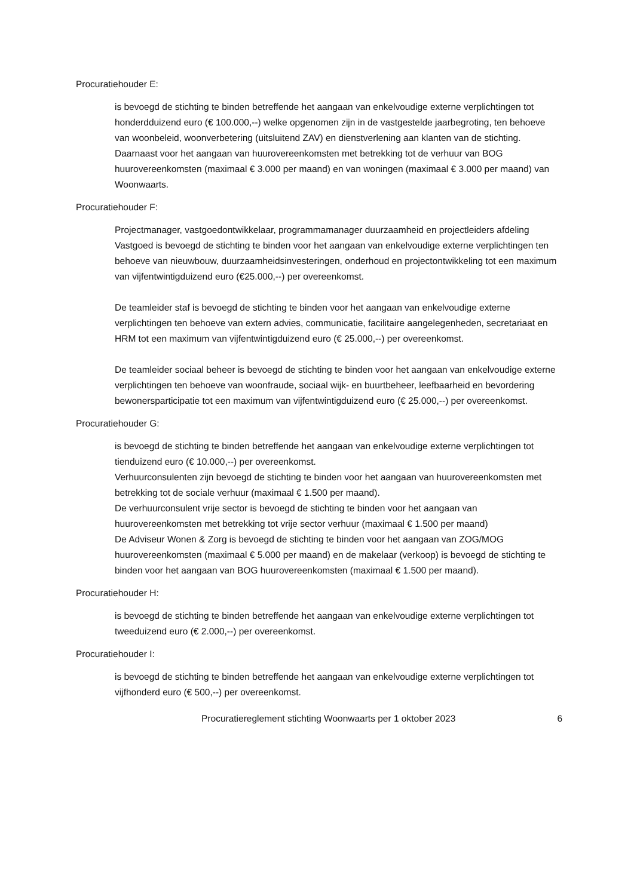Procuratiehouder E:
is bevoegd de stichting te binden betreffende het aangaan van enkelvoudige externe verplichtingen tot honderdduizend euro (€ 100.000,--) welke opgenomen zijn in de vastgestelde jaarbegroting, ten behoeve van woonbeleid, woonverbetering (uitsluitend ZAV) en dienstverlening aan klanten van de stichting.
Daarnaast voor het aangaan van huurovereenkomsten met betrekking tot de verhuur van BOG huurovereenkomsten (maximaal € 3.000 per maand) en van woningen (maximaal € 3.000 per maand) van Woonwaarts.
Procuratiehouder F:
Projectmanager, vastgoedontwikkelaar, programmamanager duurzaamheid en projectleiders afdeling Vastgoed is bevoegd de stichting te binden voor het aangaan van enkelvoudige externe verplichtingen ten behoeve van nieuwbouw, duurzaamheidsinvesteringen, onderhoud en projectontwikkeling tot een maximum van vijfentwintigduizend euro (€25.000,--) per overeenkomst.
De teamleider staf is bevoegd de stichting te binden voor het aangaan van enkelvoudige externe verplichtingen ten behoeve van extern advies, communicatie, facilitaire aangelegenheden, secretariaat en HRM tot een maximum van vijfentwintigduizend euro (€ 25.000,--) per overeenkomst.
De teamleider sociaal beheer is bevoegd de stichting te binden voor het aangaan van enkelvoudige externe verplichtingen ten behoeve van woonfraude, sociaal wijk- en buurtbeheer, leefbaarheid en bevordering bewonersparticipatie tot een maximum van vijfentwintigduizend euro (€ 25.000,--) per overeenkomst.
Procuratiehouder G:
is bevoegd de stichting te binden betreffende het aangaan van enkelvoudige externe verplichtingen tot tienduizend euro (€ 10.000,--) per overeenkomst.
Verhuurconsulenten zijn bevoegd de stichting te binden voor het aangaan van huurovereenkomsten met betrekking tot de sociale verhuur (maximaal € 1.500 per maand).
De verhuurconsulent vrije sector is bevoegd de stichting te binden voor het aangaan van huurovereenkomsten met betrekking tot vrije sector verhuur (maximaal € 1.500 per maand)
De Adviseur Wonen & Zorg is bevoegd de stichting te binden voor het aangaan van ZOG/MOG huurovereenkomsten (maximaal € 5.000 per maand) en de makelaar (verkoop) is bevoegd de stichting te binden voor het aangaan van BOG huurovereenkomsten (maximaal € 1.500 per maand).
Procuratiehouder H:
is bevoegd de stichting te binden betreffende het aangaan van enkelvoudige externe verplichtingen tot tweeduizend euro (€ 2.000,--) per overeenkomst.
Procuratiehouder I:
is bevoegd de stichting te binden betreffende het aangaan van enkelvoudige externe verplichtingen tot vijfhonderd euro (€ 500,--) per overeenkomst.
Procuratiereglement stichting Woonwaarts per 1 oktober 2023 6